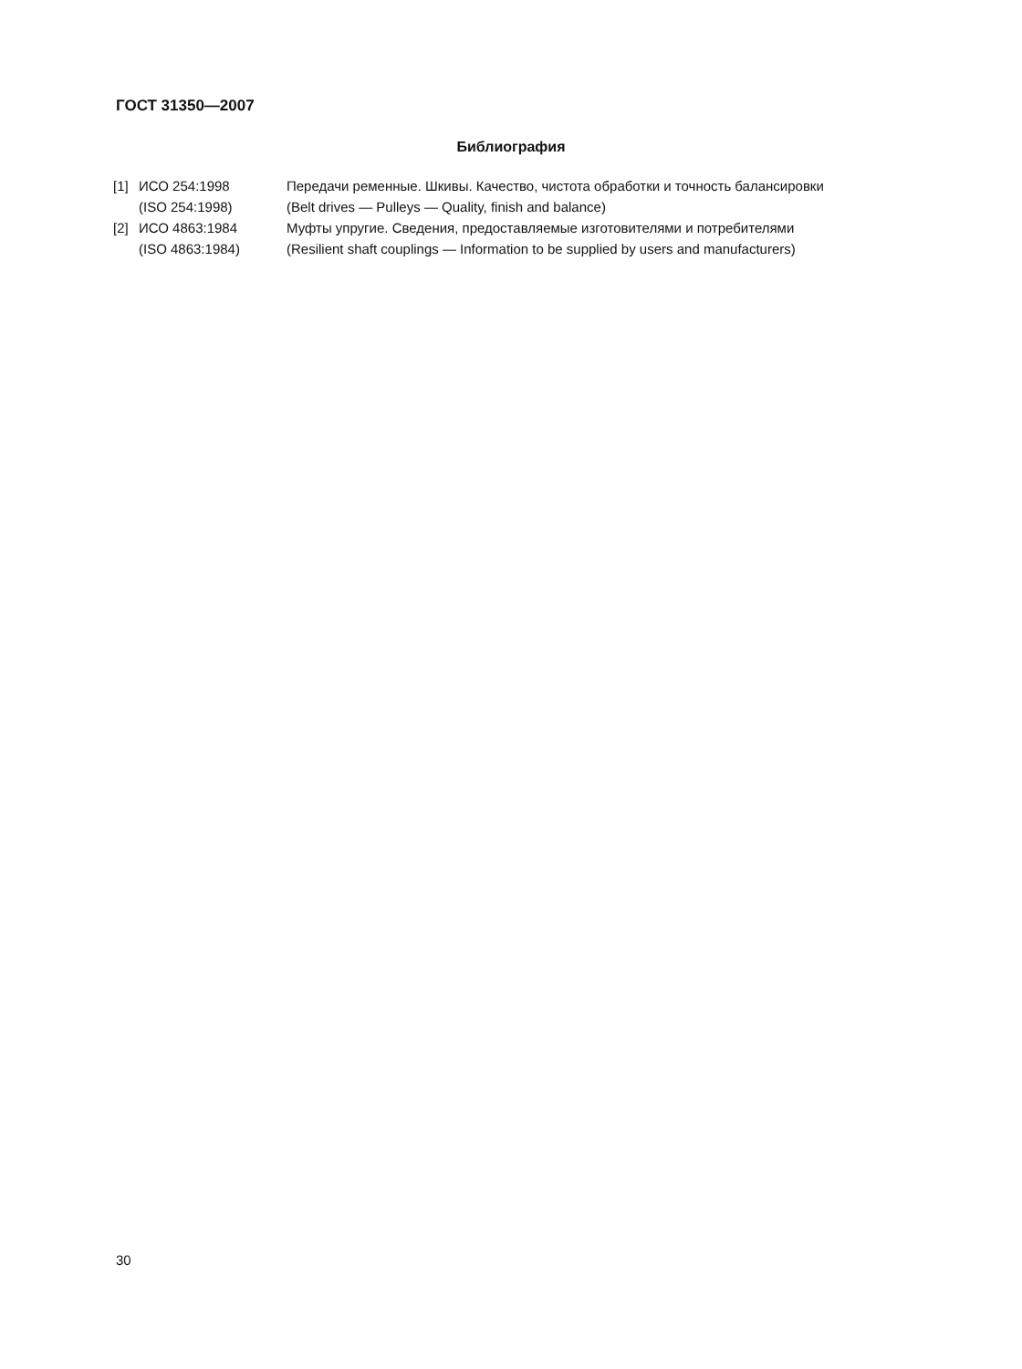ГОСТ 31350—2007
Библиография
| [1] | ИСО 254:1998 | Передачи ременные. Шкивы. Качество, чистота обработки и точность балансировки |
| | (ISO 254:1998) | (Belt drives — Pulleys — Quality, finish and balance) |
| [2] | ИСО 4863:1984 | Муфты упругие. Сведения, предоставляемые изготовителями и потребителями |
| | (ISO 4863:1984) | (Resilient shaft couplings — Information to be supplied by users and manufacturers) |
30